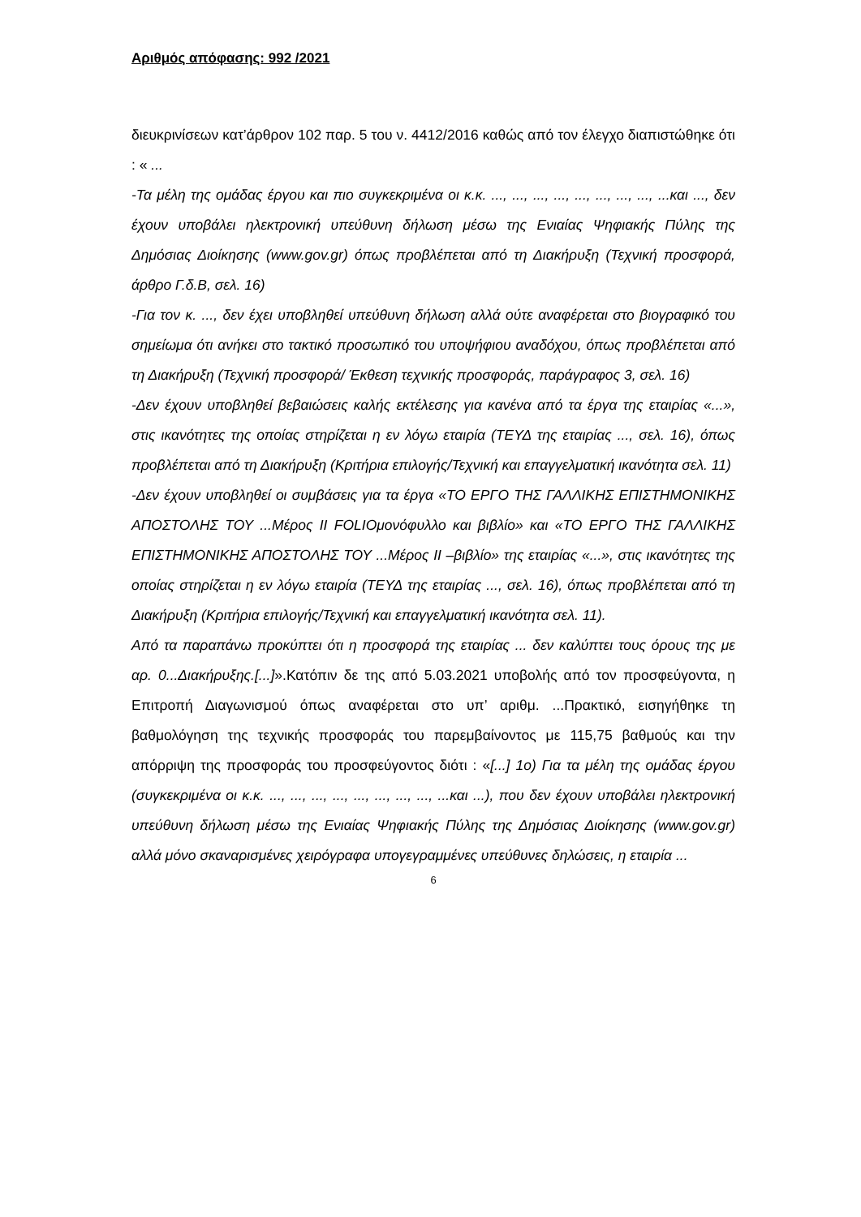Αριθμός απόφασης: 992 /2021
διευκρινίσεων κατ’άρθρον 102 παρ. 5 του ν. 4412/2016 καθώς από τον έλεγχο διαπιστώθηκε ότι : « ...
-Τα μέλη της ομάδας έργου και πιο συγκεκριμένα οι κ.κ. ..., ..., ..., ..., ..., ..., ..., ..., ...και ..., δεν έχουν υποβάλει ηλεκτρονική υπεύθυνη δήλωση μέσω της Ενιαίας Ψηφιακής Πύλης της Δημόσιας Διοίκησης (www.gov.gr) όπως προβλέπεται από τη Διακήρυξη (Τεχνική προσφορά, άρθρο Γ.δ.Β, σελ. 16)
-Για τον κ. ..., δεν έχει υποβληθεί υπεύθυνη δήλωση αλλά ούτε αναφέρεται στο βιογραφικό του σημείωμα ότι ανήκει στο τακτικό προσωπικό του υποψήφιου αναδόχου, όπως προβλέπεται από τη Διακήρυξη (Τεχνική προσφορά/ Έκθεση τεχνικής προσφοράς, παράγραφος 3, σελ. 16)
-Δεν έχουν υποβληθεί βεβαιώσεις καλής εκτέλεσης για κανένα από τα έργα της εταιρίας «...», στις ικανότητες της οποίας στηρίζεται η εν λόγω εταιρία (ΤΕΥΔ της εταιρίας ..., σελ. 16), όπως προβλέπεται από τη Διακήρυξη (Κριτήρια επιλογής/Τεχνική και επαγγελματική ικανότητα σελ. 11)
-Δεν έχουν υποβληθεί οι συμβάσεις για τα έργα «ΤΟ ΕΡΓΟ ΤΗΣ ΓΑΛΛΙΚΗΣ ΕΠΙΣΤΗΜΟΝΙΚΗΣ ΑΠΟΣΤΟΛΗΣ ΤΟΥ ...Μέρος ΙΙ FOLIOμονόφυλλο και βιβλίο» και «ΤΟ ΕΡΓΟ ΤΗΣ ΓΑΛΛΙΚΗΣ ΕΠΙΣΤΗΜΟΝΙΚΗΣ ΑΠΟΣΤΟΛΗΣ ΤΟΥ ...Μέρος ΙΙ –βιβλίο» της εταιρίας «...», στις ικανότητες της οποίας στηρίζεται η εν λόγω εταιρία (ΤΕΥΔ της εταιρίας ..., σελ. 16), όπως προβλέπεται από τη Διακήρυξη (Κριτήρια επιλογής/Τεχνική και επαγγελματική ικανότητα σελ. 11).
Από τα παραπάνω προκύπτει ότι η προσφορά της εταιρίας ... δεν καλύπτει τους όρους της με αρ. 0...Διακήρυξης.[...]».Κατόπιν δε της από 5.03.2021 υποβολής από τον προσφεύγοντα, η Επιτροπή Διαγωνισμού όπως αναφέρεται στο υπ’ αριθμ. ...Πρακτικό, εισηγήθηκε τη βαθμολόγηση της τεχνικής προσφοράς του παρεμβαίνοντος με 115,75 βαθμούς και την απόρριψη της προσφοράς του προσφεύγοντος διότι : «[...] 1ο) Για τα μέλη της ομάδας έργου (συγκεκριμένα οι κ.κ. ..., ..., ..., ..., ..., ..., ..., ..., ...και ...), που δεν έχουν υποβάλει ηλεκτρονική υπεύθυνη δήλωση μέσω της Ενιαίας Ψηφιακής Πύλης της Δημόσιας Διοίκησης (www.gov.gr) αλλά μόνο σκαναρισμένες χειρόγραφα υπογεγραμμένες υπεύθυνες δηλώσεις, η εταιρία ...
6